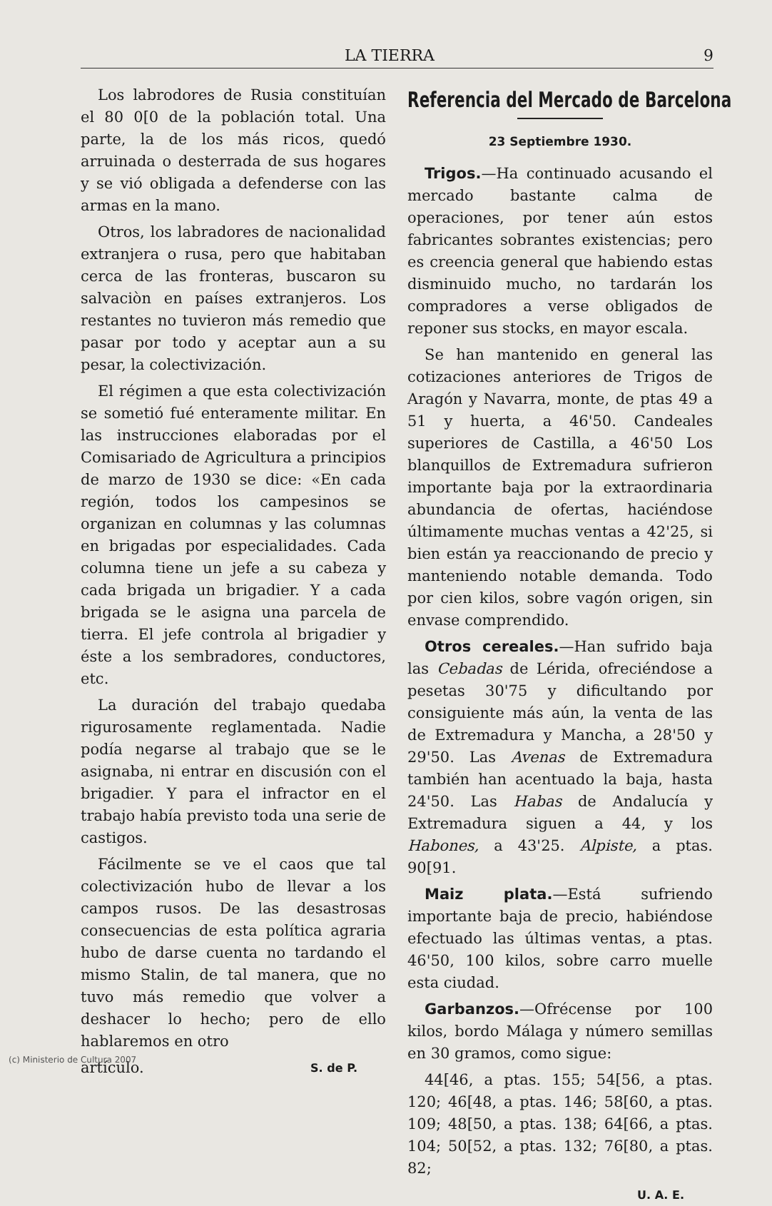LA TIERRA 9
Los labrodores de Rusia constituían el 80 0[0 de la población total. Una parte, la de los más ricos, quedó arruinada o desterrada de sus hogares y se vió obligada a defenderse con las armas en la mano.
Otros, los labradores de nacionalidad extranjera o rusa, pero que habitaban cerca de las fronteras, buscaron su salvaciòn en países extranjeros. Los restantes no tuvieron más remedio que pasar por todo y aceptar aun a su pesar, la colectivización.
El régimen a que esta colectivización se sometió fué enteramente militar. En las instrucciones elaboradas por el Comisariado de Agricultura a principios de marzo de 1930 se dice: «En cada región, todos los campesinos se organizan en columnas y las columnas en brigadas por especialidades. Cada columna tiene un jefe a su cabeza y cada brigada un brigadier. Y a cada brigada se le asigna una parcela de tierra. El jefe controla al brigadier y éste a los sembradores, conductores, etc.
La duración del trabajo quedaba rigurosamente reglamentada. Nadie podía negarse al trabajo que se le asignaba, ni entrar en discusión con el brigadier. Y para el infractor en el trabajo había previsto toda una serie de castigos.
Fácilmente se ve el caos que tal colectivización hubo de llevar a los campos rusos. De las desastrosas consecuencias de esta política agraria hubo de darse cuenta no tardando el mismo Stalin, de tal manera, que no tuvo más remedio que volver a deshacer lo hecho; pero de ello hablaremos en otro
artículo. S. de P.
Referencia del Mercado de Barcelona
23 Septiembre 1930.
Trigos.—Ha continuado acusando el mercado bastante calma de operaciones, por tener aún estos fabricantes sobrantes existencias; pero es creencia general que habiendo estas disminuido mucho, no tardarán los compradores a verse obligados de reponer sus stocks, en mayor escala.
Se han mantenido en general las cotizaciones anteriores de Trigos de Aragón y Navarra, monte, de ptas 49 a 51 y huerta, a 46'50. Candeales superiores de Castilla, a 46'50 Los blanquillos de Extremadura sufrieron importante baja por la extraordinaria abundancia de ofertas, haciéndose últimamente muchas ventas a 42'25, si bien están ya reaccionando de precio y manteniendo notable demanda. Todo por cien kilos, sobre vagón origen, sin envase comprendido.
Otros cereales.—Han sufrido baja las Cebadas de Lérida, ofreciéndose a pesetas 30'75 y dificultando por consiguiente más aún, la venta de las de Extremadura y Mancha, a 28'50 y 29'50. Las Avenas de Extremadura también han acentuado la baja, hasta 24'50. Las Habas de Andalucía y Extremadura siguen a 44, y los Habones, a 43'25. Alpiste, a ptas. 90[91.
Maiz plata.—Está sufriendo importante baja de precio, habiéndose efectuado las últimas ventas, a ptas. 46'50, 100 kilos, sobre carro muelle esta ciudad.
Garbanzos.—Ofrécense por 100 kilos, bordo Málaga y número semillas en 30 gramos, como sigue:
44[46, a ptas. 155; 54[56, a ptas. 120; 46[48, a ptas. 146; 58[60, a ptas. 109; 48[50, a ptas. 138; 64[66, a ptas. 104; 50[52, a ptas. 132; 76[80, a ptas. 82;
U. A. E.
(c) Ministerio de Cultura 2007